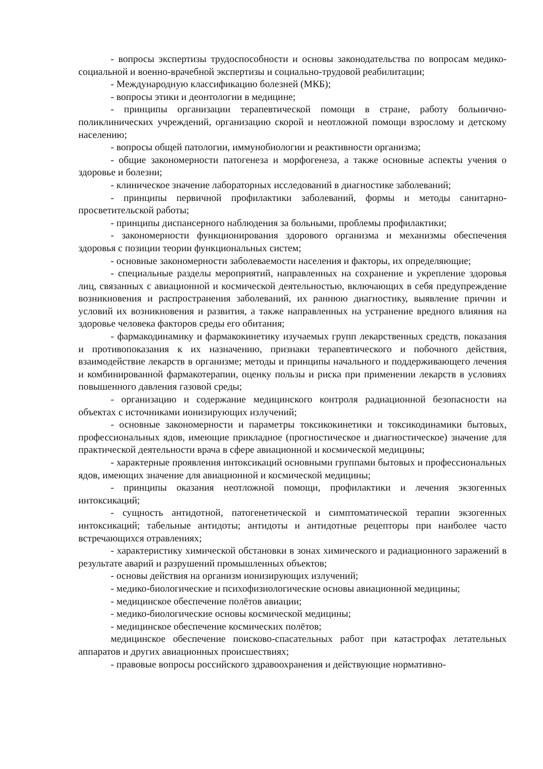- вопросы экспертизы трудоспособности и основы законодательства по вопросам медико-социальной и военно-врачебной экспертизы и социально-трудовой реабилитации;
- Международную классификацию болезней (МКБ);
- вопросы этики и деонтологии в медицине;
- принципы организации терапевтической помощи в стране, работу больнично-поликлинических учреждений, организацию скорой и неотложной помощи взрослому и детскому населению;
- вопросы общей патологии, иммунобиологии и реактивности организма;
- общие закономерности патогенеза и морфогенеза, а также основные аспекты учения о здоровье и болезни;
- клиническое значение лабораторных исследований в диагностике заболеваний;
- принципы первичной профилактики заболеваний, формы и методы санитарно-просветительской работы;
- принципы диспансерного наблюдения за больными, проблемы профилактики;
- закономерности функционирования здорового организма и механизмы обеспечения здоровья с позиции теории функциональных систем;
- основные закономерности заболеваемости населения и факторы, их определяющие;
- специальные разделы мероприятий, направленных на сохранение и укрепление здоровья лиц, связанных с авиационной и космической деятельностью, включающих в себя предупреждение возникновения и распространения заболеваний, их раннюю диагностику, выявление причин и условий их возникновения и развития, а также направленных на устранение вредного влияния на здоровье человека факторов среды его обитания;
- фармакодинамику и фармакокинетику изучаемых групп лекарственных средств, показания и противопоказания к их назначению, признаки терапевтического и побочного действия, взаимодействие лекарств в организме; методы и принципы начального и поддерживающего лечения и комбинированной фармакотерапии, оценку пользы и риска при применении лекарств в условиях повышенного давления газовой среды;
- организацию и содержание медицинского контроля радиационной безопасности на объектах с источниками ионизирующих излучений;
- основные закономерности и параметры токсикокинетики и токсикодинамики бытовых, профессиональных ядов, имеющие прикладное (прогностическое и диагностическое) значение для практической деятельности врача в сфере авиационной и космической медицины;
- характерные проявления интоксикаций основными группами бытовых и профессиональных ядов, имеющих значение для авиационной и космической медицины;
- принципы оказания неотложной помощи, профилактики и лечения экзогенных интоксикаций;
- сущность антидотной, патогенетической и симптоматической терапии экзогенных интоксикаций; табельные антидоты; антидоты и антидотные рецепторы при наиболее часто встречающихся отравлениях;
- характеристику химической обстановки в зонах химического и радиационного заражений в результате аварий и разрушений промышленных объектов;
- основы действия на организм ионизирующих излучений;
- медико-биологические и психофизиологические основы авиационной медицины;
- медицинское обеспечение полётов авиации;
- медико-биологические основы космической медицины;
- медицинское обеспечение космических полётов;
медицинское обеспечение поисково-спасательных работ при катастрофах летательных аппаратов и других авиационных происшествиях;
- правовые вопросы российского здравоохранения и действующие нормативно-